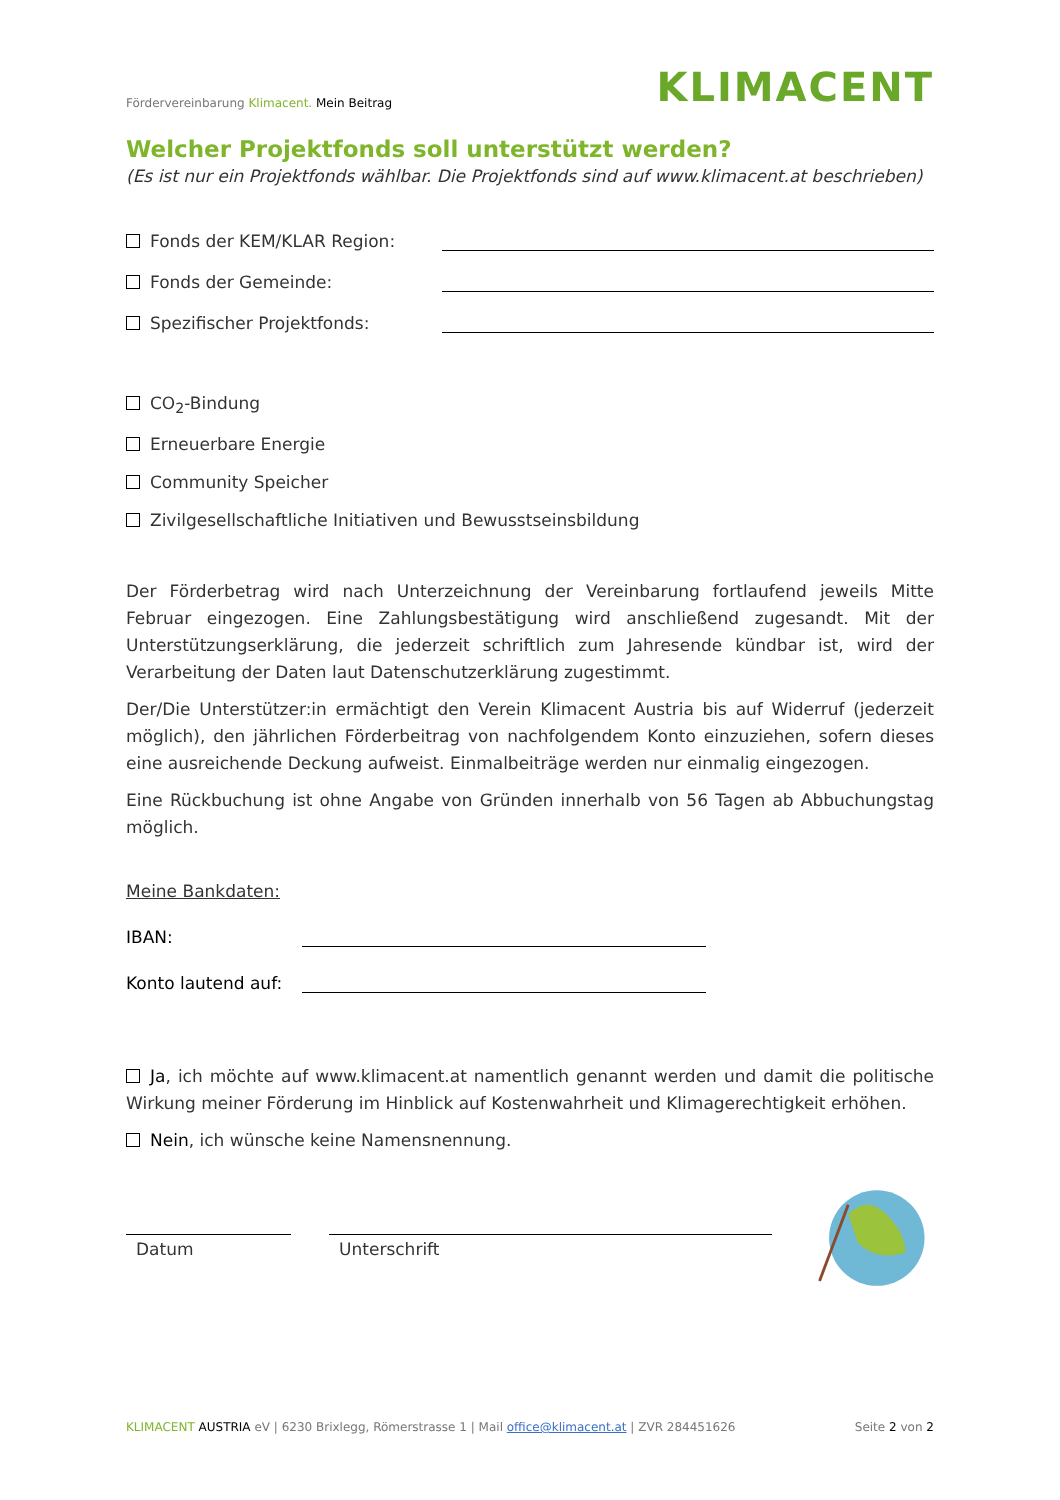Fördervereinbarung Klimacent. Mein Beitrag
KLIMACENT
Welcher Projektfonds soll unterstützt werden?
(Es ist nur ein Projektfonds wählbar. Die Projektfonds sind auf www.klimacent.at beschrieben)
Fonds der KEM/KLAR Region:
Fonds der Gemeinde:
Spezifischer Projektfonds:
CO<sub>2</sub>-Bindung
Erneuerbare Energie
Community Speicher
Zivilgesellschaftliche Initiativen und Bewusstseinsbildung
Der Förderbetrag wird nach Unterzeichnung der Vereinbarung fortlaufend jeweils Mitte Februar eingezogen. Eine Zahlungsbestätigung wird anschließend zugesandt. Mit der Unterstützungserklärung, die jederzeit schriftlich zum Jahresende kündbar ist, wird der Verarbeitung der Daten laut Datenschutzerklärung zugestimmt.
Der/Die Unterstützer:in ermächtigt den Verein Klimacent Austria bis auf Widerruf (jederzeit möglich), den jährlichen Förderbeitrag von nachfolgendem Konto einzuziehen, sofern dieses eine ausreichende Deckung aufweist. Einmalbeiträge werden nur einmalig eingezogen.
Eine Rückbuchung ist ohne Angabe von Gründen innerhalb von 56 Tagen ab Abbuchungstag möglich.
Meine Bankdaten:
IBAN:
Konto lautend auf:
Ja, ich möchte auf www.klimacent.at namentlich genannt werden und damit die politische Wirkung meiner Förderung im Hinblick auf Kostenwahrheit und Klimagerechtigkeit erhöhen.
Nein, ich wünsche keine Namensnennung.
Datum Unterschrift
KLIMACENT AUSTRIA eV | 6230 Brixlegg, Römerstrasse 1 | Mail office@klimacent.at | ZVR 284451626 Seite 2 von 2